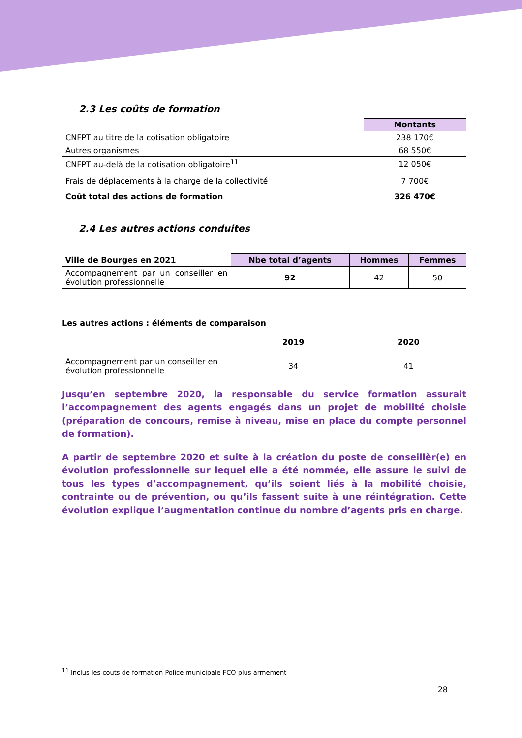2.3 Les coûts de formation
| | Montants |
| CNFPT au titre de la cotisation obligatoire | 238 170€ |
| Autres organismes | 68 550€ |
| CNFPT au-delà de la cotisation obligatoire<sup>11</sup> | 12 050€ |
| Frais de déplacements à la charge de la collectivité | 7 700€ |
| Coût total des actions de formation | 326 470€ |
2.4 Les autres actions conduites
| Ville de Bourges en 2021 | Nbe total d’agents | Hommes | Femmes |
| --- | --- | --- | --- |
| Accompagnement par un conseiller en évolution professionnelle | 92 | 42 | 50 |
Les autres actions : éléments de comparaison
| | 2019 | 2020 |
| Accompagnement par un conseiller en évolution professionnelle | 34 | 41 |
Jusqu’en septembre 2020, la responsable du service formation assurait l’accompagnement des agents engagés dans un projet de mobilité choisie (préparation de concours, remise à niveau, mise en place du compte personnel de formation).
A partir de septembre 2020 et suite à la création du poste de conseillèr(e) en évolution professionnelle sur lequel elle a été nommée, elle assure le suivi de tous les types d’accompagnement, qu’ils soient liés à la mobilité choisie, contrainte ou de prévention, ou qu’ils fassent suite à une réintégration. Cette évolution explique l’augmentation continue du nombre d’agents pris en charge.
<sup>11</sup> Inclus les couts de formation Police municipale FCO plus armement
28